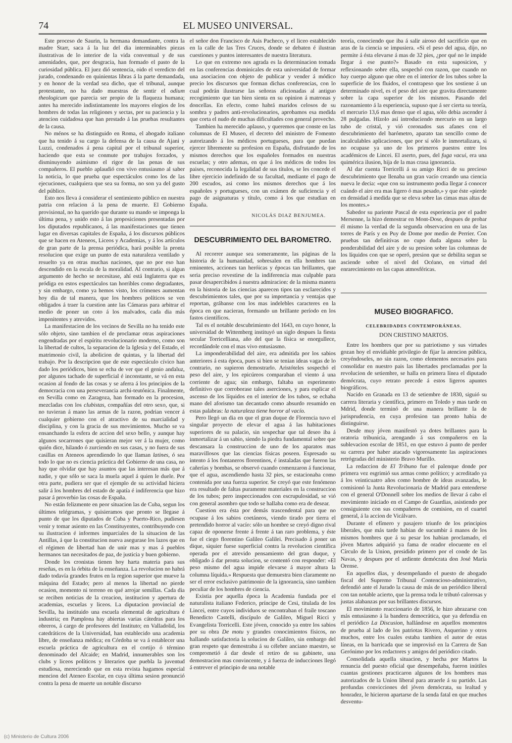74 EL MUSEO UNIVERSAL.
Este proceso de Saurin, la hermana demandante, contra la madre Starr, saca á la luz del dia interminables piezas ilustrativas de lo interior de la vida conventual y de sus amenidades, que, por desgracia, han formado el pasto de la curiosidad pública. El juez dió sentencia, oido el veredicto del jurado, condenando en quinientas libras á la parte demandada, y en honor de la verdad sea dicho, que el tribunal, aunque protestante, no ha dado muestras de sentir el odium theologicum que parecia ser propio de la flaqueza humana; antes ha merecido indistintamente los mayores elogios de los hombres de todas las religiones y sectas, por su paciencia y la atencion cuidadosa que han prestado á las pruebas resultantes de la causa.
No ménos se ha distinguido en Roma, el abogado italiano que ha tenido á su cargo la defensa de la causa de Ajani y Luzzi, condenados á pena capital por el tribunal superior, haciendo que esta se conmute por trabajos forzados, y disminuyendo asimismo el rigor de las penas de sus compañeros. El pueblo aplaudió con vivo entusiasmo al saber la noticia, lo que prueba que espectáculos como los de las ejecuciones, cualquiera que sea su forma, no son ya del gusto del público.
Esto nos lleva á considerar el sentimiento público en nuestra patria con relacion á la pena de muerte. El Gobierno provisional, no ha querido que durante su mando se imponga la última pena, y unido esto á las proposiciones presentadas por los diputados republicanos, á las manifestaciones que tienen lugar en diversas capitales de España, á los discursos públicos que se hacen en Ateneos, Liceos y Academias, y á los artículos de gran parte de la prensa periódica, hará posible la pronta resolucion que exige un punto de esta naturaleza ventilado y resuelto ya en otras muchas naciones, que no por eso han descendido en la escala de la moralidad. Al contrario, si algun argumento de hecho se necesitase, ahí está Inglaterra que es pródiga en estos espectáculos tan horribles como degradantes, y sin embargo, como ya hemos visto, los crímenes aumentan hoy dia de tal manera, que los hombres políticos se ven obligados á traer la cuestion ante las Cámaras para arbitrar el medio de poner un coto á los malvados, cada dia más impenitentes y atrevidos.
La manifestacion de los vecinos de Sevilla no ha tenido este sólo objeto, sino tambien el de proclamar otras aspiraciones engendradas por el espíritu revolucionario moderno, como son la libertad de cultos, la separacion de la Iglesia y del Estado, el matrimonio civil, la abolicion de quintas, y la libertad del trabajo. Por la descripcion que de este espectáculo cívico han dado los periódicos, bien se echa de ver que el genio andaluz, por algunos tachado de superficial é inconstante, se vá en esta ocasion al fondo de las cosas y se aferra á los principios de la democracia con una perseverancia archi-teutónica. Finalmente, en Sevilla como en Zaragoza, han formado en la procesion, mezcladas con los clubistas, compañías del otro sexo, que, si no tuvieran á mano las armas de la razon, podrian vencer á cualquier gobierno con el atractivo de su marcialidad y disciplina, y con la gracia de sus movimientos. Mucho se va ensanchando la esfera de accion del sexo bello, y aunque hay algunos socarrones que quisieran mejor ver á la mujer, como quién dice, hilando ó zurciendo en sus casas, y no fuera de sus casillas en Ateneos aprendiendo lo que llaman latines, ó sea todo lo que no es ciencia práctica del Gobierno de una casa, no hay que olvidar que hay asuntos que las interesan más que á nadie, y que sólo se saca la muela aquel á quien le duele. Por otra parte, pudiera ser que el ejemplo de su actividad hiciera salir á los hombres del estado de apatía é indiferencia que hizo pasar á proverbio las cosas de España.
No están felizmente en peor situacion las de Cuba, segun los últimos telégramas, y quisieramos que pronto se llegase á punto de que los diputados de Cuba y Puerto-Rico, pudiesen venir y tomar asiento en las Constituyentes, contribuyendo con su ilustracion é informes imparciales de la situacion de las Antillas, á que la constitucion nueva asegurase los lazos que en el régimen de libertad han de unir mas y mas á pueblos hermanos tan necesitados de paz, de justicia y buen gobierno.
Donde los cronistas tienen hoy harta materia para sus reseñas, es en la órbita de la enseñanza. La revolucion no habrá dado todavía grandes frutos en la region superior que mueve la máquina del Estado; pero al menos la libertad no pierde ocasion, momento ni terreno en qué arrojar semillas. Cada dia se reciben noticias de la creacion, institucion y apertura de academias, escuelas y liceos. La diputacion provincial de Sevilla, ha instituido una escuela elemental de agricultura é industria; en Pamplona hay abiertas varias cátedras para los obreros, á cargo de profesores del Instituto; en Valladolid, los catedráticos de la Universidad, han establecido una academia libre, de enseñanza médica; en Córdoba se va á establecer una escuela práctica de agricultura en el cortijo ó término denominado del Alcaide; en Madrid, innumerables son los clubs y liceos políticos y literarios que puebla la juventud estudiosa, mereciendo que en esta revista hagamos especial mencion del Ateneo Escolar, en cuya última sesion pronunció contra la pena de muerte un notable discurso
el señor don Francisco de Asis Pacheco, y el liceo establecido en la calle de las Tres Cruces, donde se debaten é ilustran cuestiones y puntos interesantes de nuestra literatura.
Lo que en extremo nos agrada es la determinacion tomada en las conferencias dominicales de esta universidad de formar una asociacion con objeto de publicar y vender á módico precio los discursos que forman dichas conferencias, con lo cual podrán ilustrarse las señoras aficionadas al antiguo recogimiento que tan bien sienta en su opinion á matronas y doncellas. En efecto, como habrá maridos celosos de su sombra y padres anti-revolucionarios, aprobamos esa medida que corta el nudo de muchas dificultades con general provecho.
Tambien ha merecido aplauso, y queremos que conste en las columnas de El Museo, el decreto del ministro de Fomento autorizando á los médicos portugueses, para que puedan ejercer libremente su profesion en España, disfrutando de los mismos derechos que los españoles formados en nuestras escuelas; y otro ademas, en que á los médicos de todos los paises, reconocida la legalidad de sus títulos, se les concede el libre ejercicio indefinido de su facultad, mediante el pago de 200 escudos, asi como los mismos derechos que á los españoles y portugueses, con un exámen de suficiencia y el pago de asignaturas y título, como á los que estudian en España.
NICOLÁS DIAZ BENJUMEA.
DESCUBRIMIENTO DEL BAROMETRO.
Al recorrer aunque sea someramente, las páginas de la historia de la humanidad, sobresalen en ella hombres tan eminentes, acciones tan heróicas y épocas tan brillantes, que seria preciso revestirse de la indiferencia mas culpable para pasar desapercibidos á nuestra admiracion: de la misma manera en la historia de las ciencias aparecen tipos tan esclarecidos y descubrimientos tales, que por su importancia y ventajas que reportan, grábanse con los mas indelebles caracteres en la época en que nacieran, formando un brillante período en los fastos científicos.
Tal es el notable descubrimiento del 1643, en cuyo honor, la universidad de Wittemberg instituyó un siglo despues la fiesta secular Torricelliana, año del que la física se enorgullece, recordándole con el mas vivo entusiasmo.
La imponderabilidad del aire, era admitida por los sabios anteriores á esta época, pues si bien se tenian ideas vagas de lo contrario, no supieron demostrarlo. Aristóteles sospechó el peso del aire, y los epicúreos comparaban el viento á una corriente de agua; sin embargo, faltaba un esperimento definitivo que corroborase tales aserciones, y para esplicar el ascenso de los líquidos en el interior de los tubos, se echaba mano del aforismo tan decantado como absurdo resumido en estas palabras: la naturaleza tiene horror al vacío.
Pero llegó un dia en que el gran duque de Florencia tuvo el singular proyecto de elevar el agua á las habitaciones superiores de su palacio, sin sospechar que tal deseo iba á inmortalizar á un sabio, siendo la piedra fundamental sobre que descansara la construccion de uno de los aparatos mas maravillosos que las ciencias físicas poseen. Espresado su intento á los fontaneros florentinos, é instaladas que fueron las cañerías y bombas, se observó cuando comenzaron á funcionar, que el agua, ascendiendo hasta 32 pies, se estacionaba como contenida por una fuerza superior. Se creyó que este fenómeno era resultado de faltas puramente materiales en la construccion de los tubos; pero inspeccionados con escrupulosidad, se vió con general asombro que todo se hallaba como era de desear.
Cuestion era ésta por demás trascendental para que no ocupase á los sabios coetáneos, viendo tirado por tierra el pretendido horror al vacío: sólo un hombre se creyó digno rival capaz de oponerse frente á frente á tan raro problema, y éste fue el ciego florentino Galileo Galilei. Precisado á poner un dique, siquier fuese superficial contra la revolucion científica operada por el atrevido pensamiento del gran duque, y obligado á dar pronta solucion, se contentó con responder: «El peso mismo del agua impide elevarse á mayor altura la columna líquida.» Respuesta que demuestra bien claramente no ser el error esclusivo patrimonio de la ignorancia, sino tambien peculiar de los hombres de ciencia.
Existia por aquella época la Academia fundada por el naturalista italiano Federico, príncipe de Cesi, titulada de los Lincei, entre cuyos individuos se encontraban el fraile toscano Benedicto Castelli, discípulo de Galileo, Miguel Ricci y Evangelista Torricelli. Este jóven, conocido ya entre los sabios por su obra De motu y grandes conocimientos físicos, no hallando satisfactoria la solucion de Galileo, sin embargo del gran respeto que demostraba á su célebre anciano maestro, se comprometió á dar desde el retiro de su gabinete, una demostracion mas convincente, y á fuerza de inducciones llegó á entrever el principio de una notable
teoría, conociendo que iba á salir airoso del sacrificio que en aras de la ciencia se impusiera. «Si el peso del agua, dijo, no permite á ésta elevarse á mas de 32 pies, ¿por qué no le impide llegar á ese punto?» Basado en esta suposicion, y reflexionando sobre ella, sospechó con razon, que cuando no hay cuerpo alguno que obre en el interior de los tubos sobre la superficie de los fluidos, el contrapeso que los sostiene á un determinado nivel, es el peso del aire que gravita directamente sobre la capa superior de los mismos. Pasando del razonamiento á la esperiencia, supuso que á ser cierta su teoría, el mercurio 13,6 mas denso que el agua, sólo debia ascender á 28 pulgadas. Hízolo así introduciendo mercurio en un largo tubo de cristal, y vió coronados sus afanes con el descubrimiento del barómetro, aparato tan sencillo como de incalculables aplicaciones, que por sí sólo le inmortalizara, si no ocupase ya uno de los primeros puestos entre los académicos de Lincei. El aserto, pues, del fuga vacui, era una quimérica ilusion, hija de la mas crasa ignorancia.
Al dar cuenta Torricelli á su amigo Ricci de su precioso descubrimiento que llenaba un gran vacío creando una ciencia nueva le decia: «que con su instrumento podia llegar á conocer cuándo el aire era mas ligero ó mas pesado,» y que éste «pierde en densidad á medida que se eleva sobre las cimas mas altas de los montes.»
Sabedor su pariente Pascal de esta esperiencia por el padre Mersenne, la hizo demostrar en Mont-Dose, despues de probar él mismo la verdad de la segunda observacion en una de las torres de París y en Puy de Dome por medio de Perrier. Con pruebas tan definitivas no cupo duda alguna sobre la ponderabilidad del aire y de su presion sobre las columnas de los líquidos con que se operó, presion que se debilita segun se asciende sobre el nivel del Océano, en virtud del enrarecimiento en las capas atmosféricas.
MUSEO BIOGRAFICO.
CELEBRIDADES CONTEMPORÁNEAS.
DON CRISTINO MARTOS.
Entre los hombres que por su patriotismo y sus virtudes gozan hoy el envidiable privilegio de fijar la atencion pública, creyéndoseles, no sin razon, como elementos necesarios para consolidar en nuestro pais las libertades proclamadas por la revolucion de setiembre, se halla en primera línea el diputado demócrata, cuyo retrato precede á estos ligeros apuntes biográficos.
Nacido en Granada en 13 de setiembre de 1830, siguió su carrera literaria y científica, primero en Toledo y mas tarde en Mdrid, donde terminó de una manera brillante la de jurisprudencia, en cuya profesion tan pronto habia de distinguirse.
Desde muy jóven manifestó ya dotes brillantes para la oratoria tribunicia, arengando á sus compañeros en la sublevacion escolar de 1851, en que estuvo á punto de perder su carrera por haber atacado vigorosamente las aspiraciones retrógradas del ministerio Bravo Murillo.
La redaccion de El Tribuno fue el palenque donde por primera vez esgrimió sus armas como político; y acreditado ya á los veinticuatro años como hombre de ideas avanzadas, le comisionó la Junta Revolucionaria de Madrid para entenderse con el general O'Donnell sobre los medios de llevar á cabo el movimiento iniciado en el Campo de Guardias, asistiendo por consiguiente con sus compañeros de comision, en el cuartel general, á la accion de Vicálvaro.
Durante el efímero y pasajero triunfo de los principios liberales, que más tarde habian de sucumbir á manos de los mismos hombres que á su pesar los habian proclamado, el jóven Martos adquirió ya fama de orador elocuente en el Círculo de la Union, presidido primero por el conde de las Navas, y despues por el ardiente demócrata don José María Orense.
En aquellos dias, y desempeñando el puesto de abogado fiscal del Supremo Tribunal Contencioso-administrativo, defendió ante el Jurado la causa de más de un periódico liberal con tan notable acierto, que la prensa toda le tributó calorosas y justas alabanzas por sus brillantes discursos.
El movimiento reaccionario de 1856, le hizo abrazarse con más entusiasmo á la bandera democrática, que ya defendia en el periódico La Discusion, hallándose en aquellos momentos de prueba al lado de los patriotas Rivero, Asquerino y otros muchos, entre los cuales estaba tambien el autor de estas líneas, en la barricada que se improvisó en la Carrera de San Gerónimo por los redactores y amigos del periódico citado.
Consolidada aquella situacion, y hecha por Martos la renuncia del puesto oficial que desempeñaba, fueron inútiles cuantas gestiones practicaron algunos de los hombres mas autorizados de la Union liberal para atraerle á su partido. Las profundas convicciones del jóven demócrata, su lealtad y honradez, le hicieron apartarse de la senda fatal en que muchos desventu-
(c) Ministerio de Cultura 2006